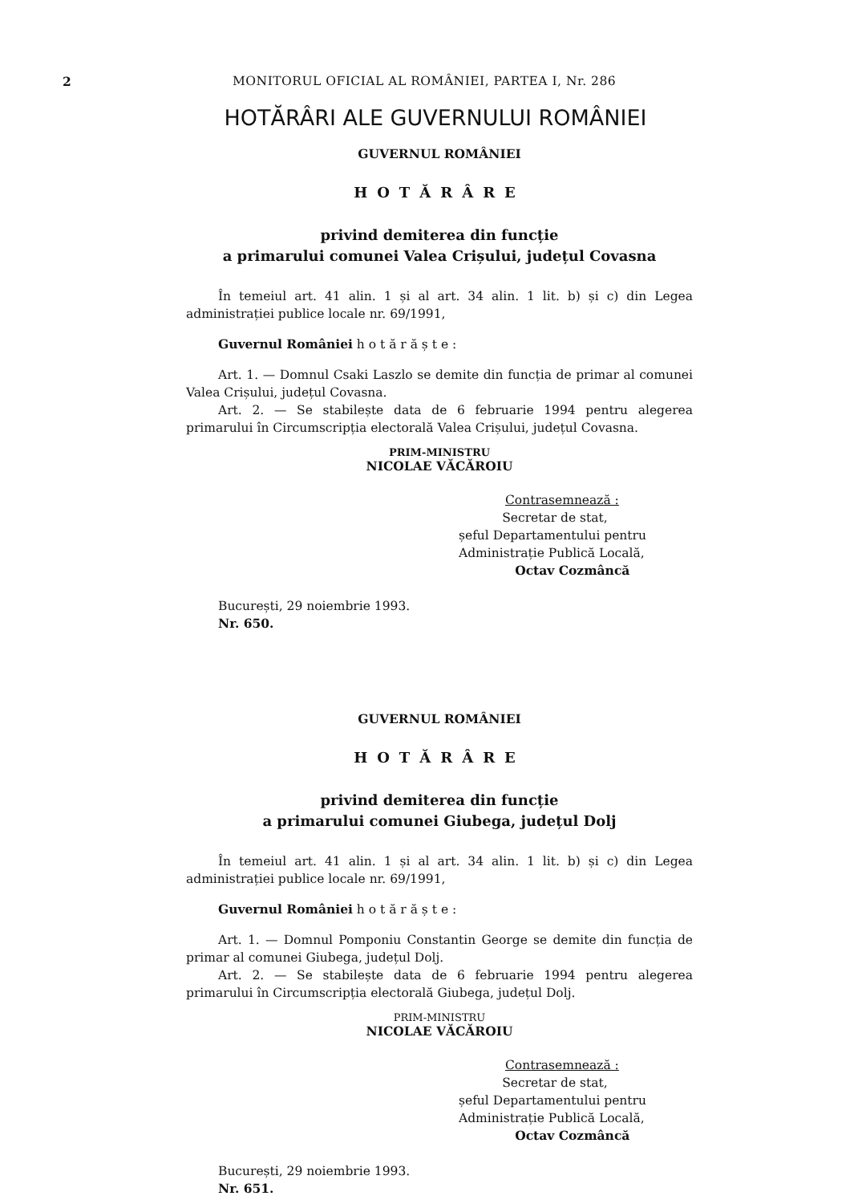2 MONITORUL OFICIAL AL ROMÂNIEI, PARTEA I, Nr. 286
HOTĂRÂRI ALE GUVERNULUI ROMÂNIEI
GUVERNUL ROMÂNIEI
HOTĂRÂRE
privind demiterea din funcție
a primarului comunei Valea Crișului, județul Covasna
În temeiul art. 41 alin. 1 și al art. 34 alin. 1 lit. b) și c) din Legea administrației publice locale nr. 69/1991,
Guvernul României h o t ă r ă ș t e :
Art. 1. — Domnul Csaki Laszlo se demite din funcția de primar al comunei Valea Crișului, județul Covasna.
Art. 2. — Se stabilește data de 6 februarie 1994 pentru alegerea primarului în Circumscripția electorală Valea Crișului, județul Covasna.
PRIM-MINISTRU
NICOLAE VĂCĂROIU
Contrasemnează :
Secretar de stat,
șeful Departamentului pentru
Administrație Publică Locală,
Octav Cozmâncă
București, 29 noiembrie 1993.
Nr. 650.
GUVERNUL ROMÂNIEI
HOTĂRÂRE
privind demiterea din funcție
a primarului comunei Giubega, județul Dolj
În temeiul art. 41 alin. 1 și al art. 34 alin. 1 lit. b) și c) din Legea administrației publice locale nr. 69/1991,
Guvernul României h o t ă r ă ș t e :
Art. 1. — Domnul Pomponiu Constantin George se demite din funcția de primar al comunei Giubega, județul Dolj.
Art. 2. — Se stabilește data de 6 februarie 1994 pentru alegerea primarului în Circumscripția electorală Giubega, județul Dolj.
PRIM-MINISTRU
NICOLAE VĂCĂROIU
Contrasemnează :
Secretar de stat,
șeful Departamentului pentru
Administrație Publică Locală,
Octav Cozmâncă
București, 29 noiembrie 1993.
Nr. 651.